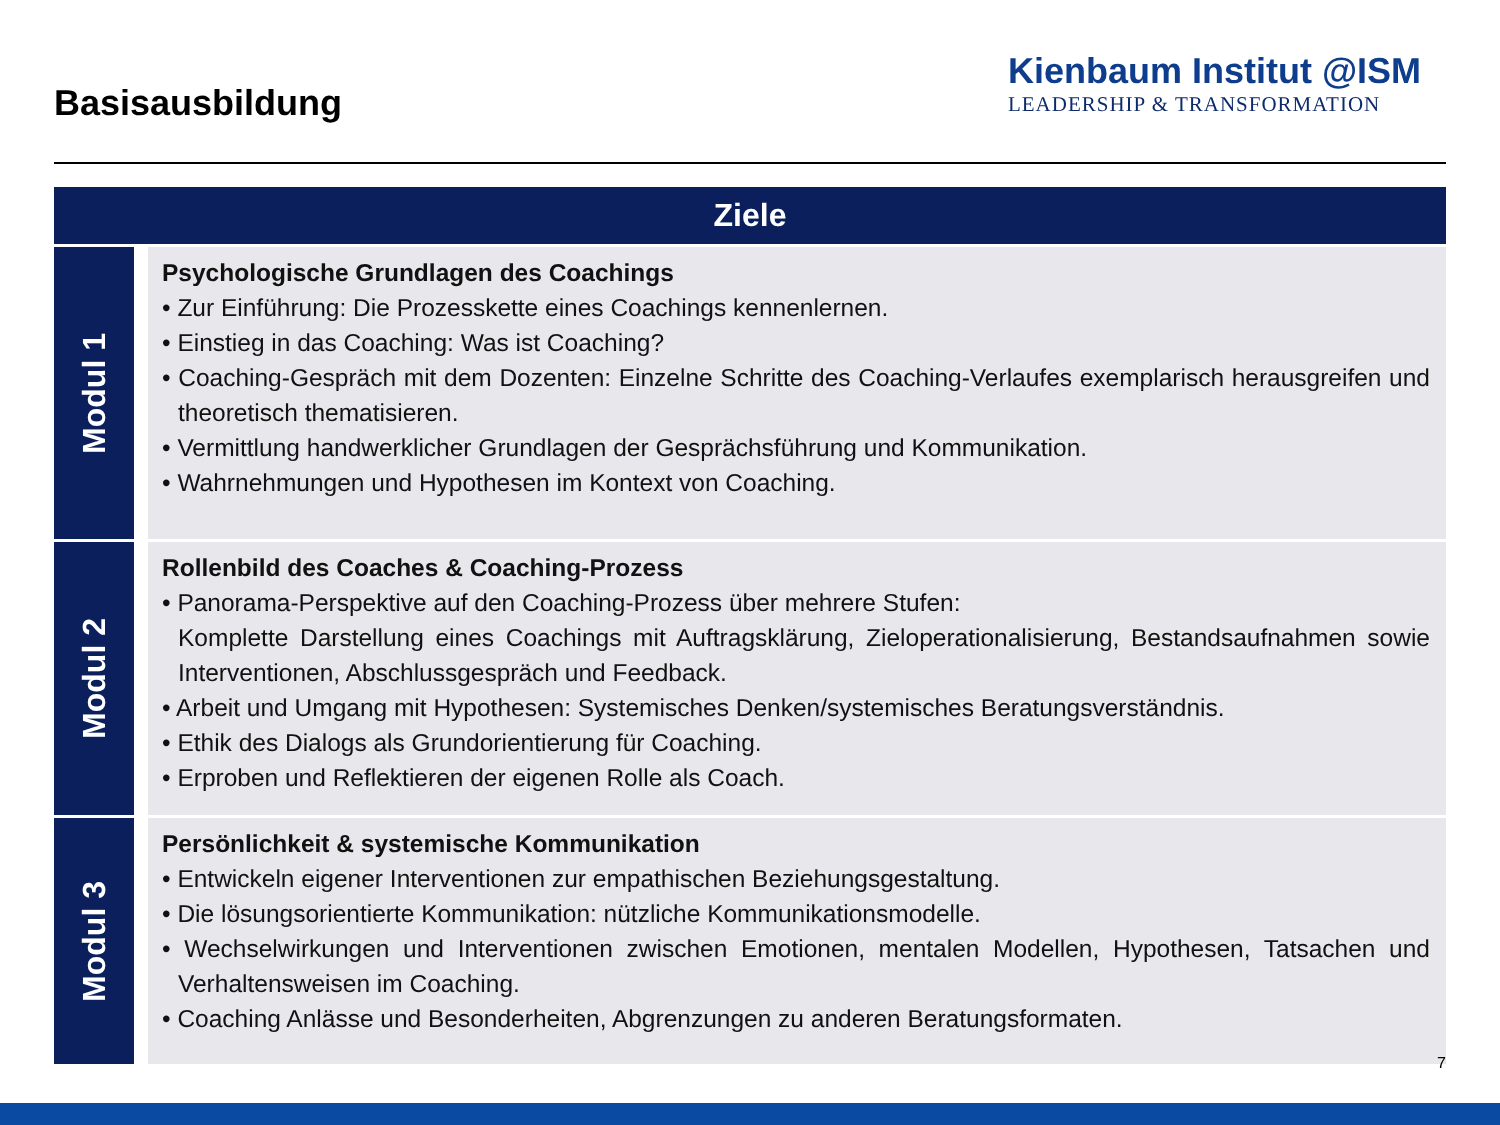Basisausbildung
Kienbaum Institut @ISM
LEADERSHIP & TRANSFORMATION
| Ziele | | |
| --- | --- | --- |
| Modul 1 | | Psychologische Grundlagen des Coachings • Zur Einführung: Die Prozesskette eines Coachings kennenlernen. • Einstieg in das Coaching: Was ist Coaching? • Coaching-Gespräch mit dem Dozenten: Einzelne Schritte des Coaching-Verlaufes exemplarisch herausgreifen und theoretisch thematisieren. • Vermittlung handwerklicher Grundlagen der Gesprächsführung und Kommunikation. • Wahrnehmungen und Hypothesen im Kontext von Coaching. |
| Modul 2 | | Rollenbild des Coaches & Coaching-Prozess • Panorama-Perspektive auf den Coaching-Prozess über mehrere Stufen: Komplette Darstellung eines Coachings mit Auftragsklärung, Zieloperationalisierung, Bestandsaufnahmen sowie Interventionen, Abschlussgespräch und Feedback. • Arbeit und Umgang mit Hypothesen: Systemisches Denken/systemisches Beratungsverständnis. • Ethik des Dialogs als Grundorientierung für Coaching. • Erproben und Reflektieren der eigenen Rolle als Coach. |
| Modul 3 | | Persönlichkeit & systemische Kommunikation • Entwickeln eigener Interventionen zur empathischen Beziehungsgestaltung. • Die lösungsorientierte Kommunikation: nützliche Kommunikationsmodelle. • Wechselwirkungen und Interventionen zwischen Emotionen, mentalen Modellen, Hypothesen, Tatsachen und Verhaltensweisen im Coaching. • Coaching Anlässe und Besonderheiten, Abgrenzungen zu anderen Beratungsformaten. |
7